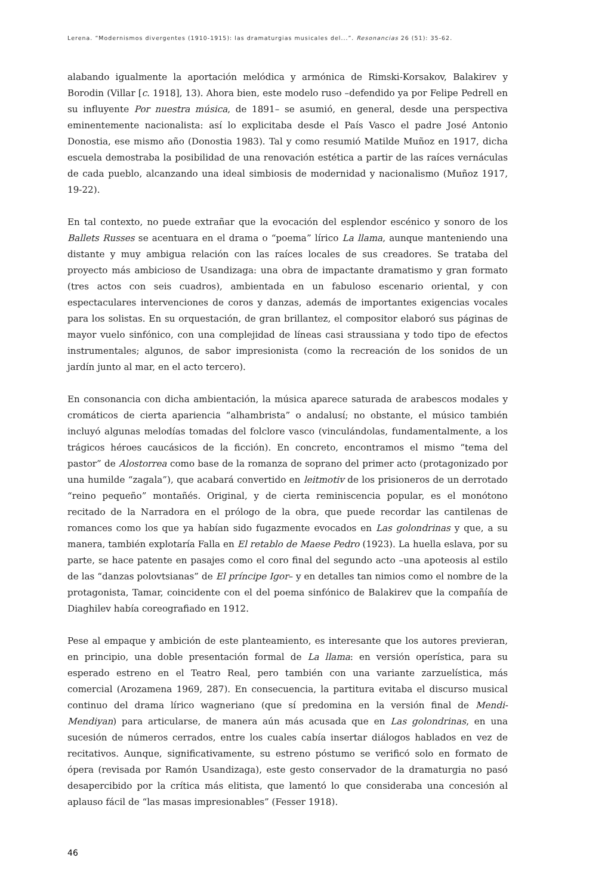Lerena. “Modernismos divergentes (1910-1915): las dramaturgias musicales del...”. Resonancias 26 (51): 35-62.
alabando igualmente la aportación melódica y armónica de Rimski-Korsakov, Balakirev y Borodin (Villar [c. 1918], 13). Ahora bien, este modelo ruso –defendido ya por Felipe Pedrell en su influyente Por nuestra música, de 1891– se asumió, en general, desde una perspectiva eminentemente nacionalista: así lo explicitaba desde el País Vasco el padre José Antonio Donostia, ese mismo año (Donostia 1983). Tal y como resumió Matilde Muñoz en 1917, dicha escuela demostraba la posibilidad de una renovación estética a partir de las raíces vernáculas de cada pueblo, alcanzando una ideal simbiosis de modernidad y nacionalismo (Muñoz 1917, 19-22).
En tal contexto, no puede extrañar que la evocación del esplendor escénico y sonoro de los Ballets Russes se acentuara en el drama o “poema” lírico La llama, aunque manteniendo una distante y muy ambigua relación con las raíces locales de sus creadores. Se trataba del proyecto más ambicioso de Usandizaga: una obra de impactante dramatismo y gran formato (tres actos con seis cuadros), ambientada en un fabuloso escenario oriental, y con espectaculares intervenciones de coros y danzas, además de importantes exigencias vocales para los solistas. En su orquestación, de gran brillantez, el compositor elaboró sus páginas de mayor vuelo sinfónico, con una complejidad de líneas casi straussiana y todo tipo de efectos instrumentales; algunos, de sabor impresionista (como la recreación de los sonidos de un jardín junto al mar, en el acto tercero).
En consonancia con dicha ambientación, la música aparece saturada de arabescos modales y cromáticos de cierta apariencia “alhambrista” o andalusí; no obstante, el músico también incluyó algunas melodías tomadas del folclore vasco (vinculándolas, fundamentalmente, a los trágicos héroes caucásicos de la ficción). En concreto, encontramos el mismo “tema del pastor” de Alostorrea como base de la romanza de soprano del primer acto (protagonizado por una humilde “zagala”), que acabará convertido en leitmotiv de los prisioneros de un derrotado “reino pequeño” montañés. Original, y de cierta reminiscencia popular, es el monótono recitado de la Narradora en el prólogo de la obra, que puede recordar las cantilenas de romances como los que ya habían sido fugazmente evocados en Las golondrinas y que, a su manera, también explotaría Falla en El retablo de Maese Pedro (1923). La huella eslava, por su parte, se hace patente en pasajes como el coro final del segundo acto –una apoteosis al estilo de las “danzas polovtsianas” de El príncipe Igor– y en detalles tan nimios como el nombre de la protagonista, Tamar, coincidente con el del poema sinfónico de Balakirev que la compañía de Diaghilev había coreografiado en 1912.
Pese al empaque y ambición de este planteamiento, es interesante que los autores previeran, en principio, una doble presentación formal de La llama: en versión operística, para su esperado estreno en el Teatro Real, pero también con una variante zarzuelística, más comercial (Arozamena 1969, 287). En consecuencia, la partitura evitaba el discurso musical continuo del drama lírico wagneriano (que sí predomina en la versión final de Mendi-Mendiyan) para articularse, de manera aún más acusada que en Las golondrinas, en una sucesión de números cerrados, entre los cuales cabía insertar diálogos hablados en vez de recitativos. Aunque, significativamente, su estreno póstumo se verificó solo en formato de ópera (revisada por Ramón Usandizaga), este gesto conservador de la dramaturgia no pasó desapercibido por la crítica más elitista, que lamentó lo que consideraba una concesión al aplauso fácil de “las masas impresionables” (Fesser 1918).
46